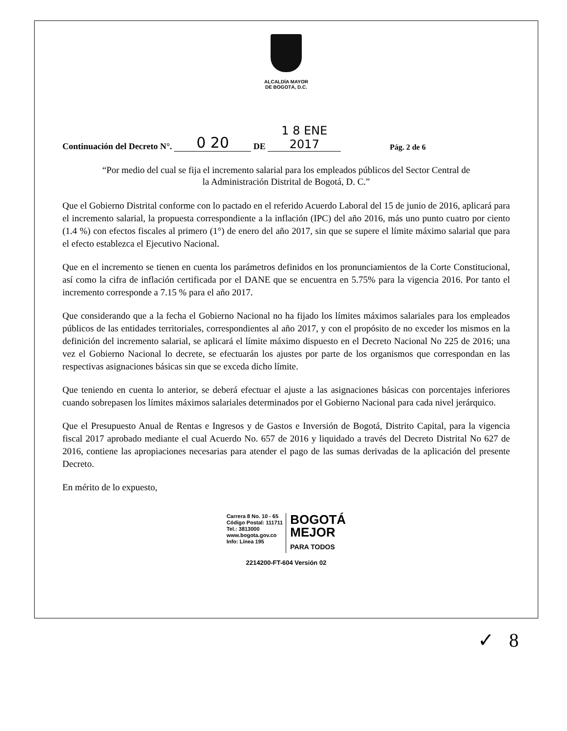ALCALDÍA MAYOR
DE BOGOTÁ, D.C.
Continuación del Decreto N°. 0 20 DE 1 8 ENE 2017 Pág. 2 de 6
“Por medio del cual se fija el incremento salarial para los empleados públicos del Sector Central de
la Administración Distrital de Bogotá, D. C.”
Que el Gobierno Distrital conforme con lo pactado en el referido Acuerdo Laboral del 15 de junio de 2016, aplicará para el incremento salarial, la propuesta correspondiente a la inflación (IPC) del año 2016, más uno punto cuatro por ciento (1.4 %) con efectos fiscales al primero (1°) de enero del año 2017, sin que se supere el límite máximo salarial que para el efecto establezca el Ejecutivo Nacional.
Que en el incremento se tienen en cuenta los parámetros definidos en los pronunciamientos de la Corte Constitucional, así como la cifra de inflación certificada por el DANE que se encuentra en 5.75% para la vigencia 2016. Por tanto el incremento corresponde a 7.15 % para el año 2017.
Que considerando que a la fecha el Gobierno Nacional no ha fijado los límites máximos salariales para los empleados públicos de las entidades territoriales, correspondientes al año 2017, y con el propósito de no exceder los mismos en la definición del incremento salarial, se aplicará el límite máximo dispuesto en el Decreto Nacional No 225 de 2016; una vez el Gobierno Nacional lo decrete, se efectuarán los ajustes por parte de los organismos que correspondan en las respectivas asignaciones básicas sin que se exceda dicho límite.
Que teniendo en cuenta lo anterior, se deberá efectuar el ajuste a las asignaciones básicas con porcentajes inferiores cuando sobrepasen los límites máximos salariales determinados por el Gobierno Nacional para cada nivel jerárquico.
Que el Presupuesto Anual de Rentas e Ingresos y de Gastos e Inversión de Bogotá, Distrito Capital, para la vigencia fiscal 2017 aprobado mediante el cual Acuerdo No. 657 de 2016 y liquidado a través del Decreto Distrital No 627 de 2016, contiene las apropiaciones necesarias para atender el pago de las sumas derivadas de la aplicación del presente Decreto.
En mérito de lo expuesto,
Carrera 8 No. 10 - 65
Código Postal: 111711
Tel.: 3813000
www.bogota.gov.co
Info: Línea 195
BOGOTÁ
MEJOR
PARA TODOS
2214200-FT-604 Versión 02
✓ 8